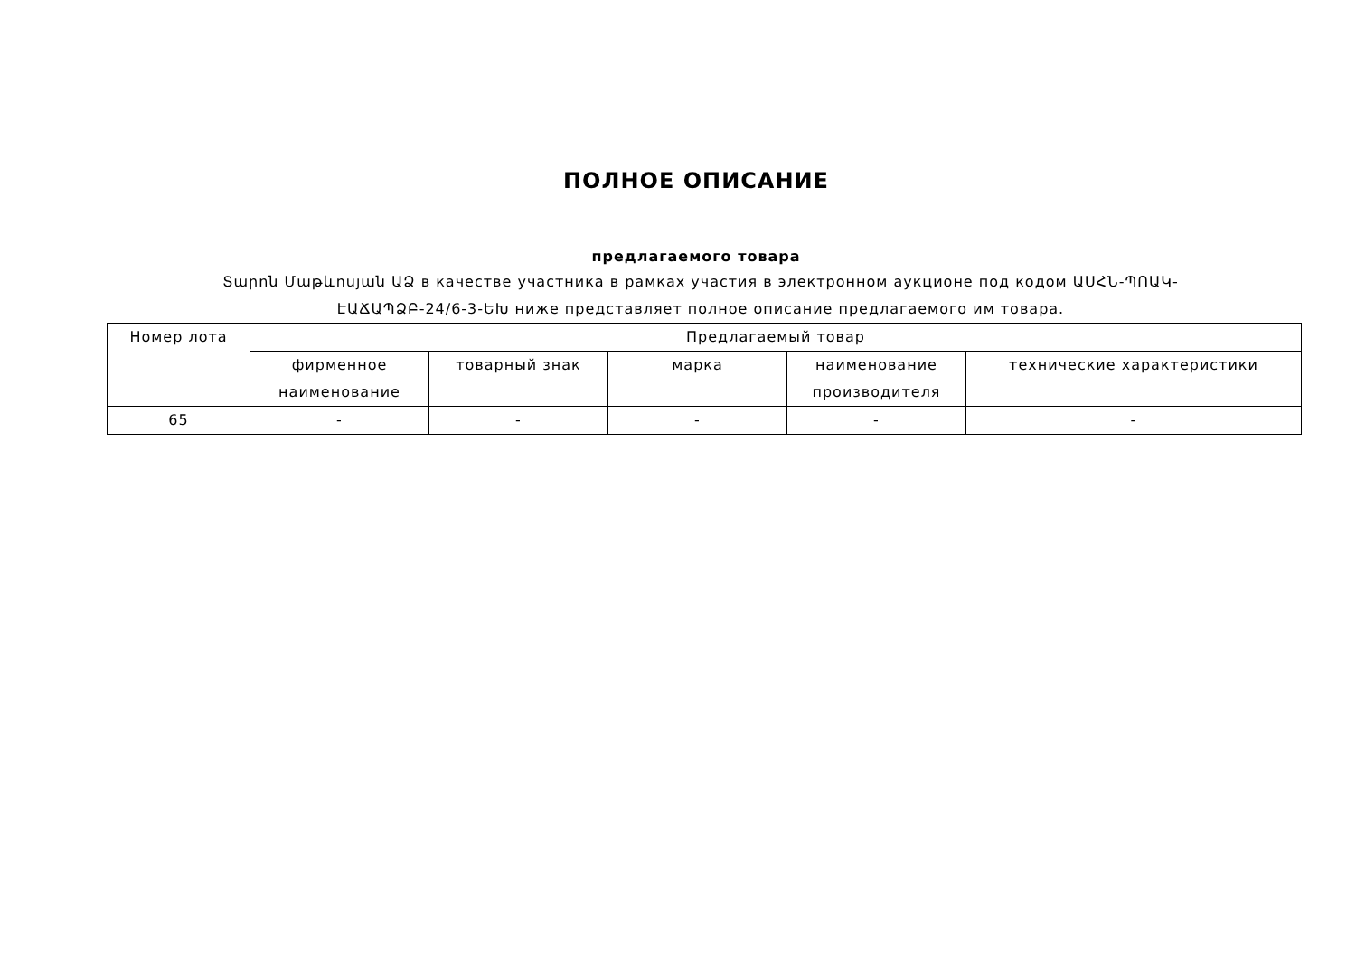ПОЛНОЕ ОПИСАНИЕ
предлагаемого товара
Տարոն Մաթևոսյան ԱՁ в качестве участника в рамках участия в электронном аукционе под кодом ԱՍՀՆ-ՊՈԱԿ-ԷԱՃԱՊՁԲ-24/6-3-ԵԽ ниже представляет полное описание предлагаемого им товара.
| Номер лота | Предлагаемый товар | | | | |
| --- | --- | --- | --- | --- | --- |
| | фирменное наименование | товарный знак | марка | наименование производителя | технические характеристики |
| 65 | - | - | - | - | - |